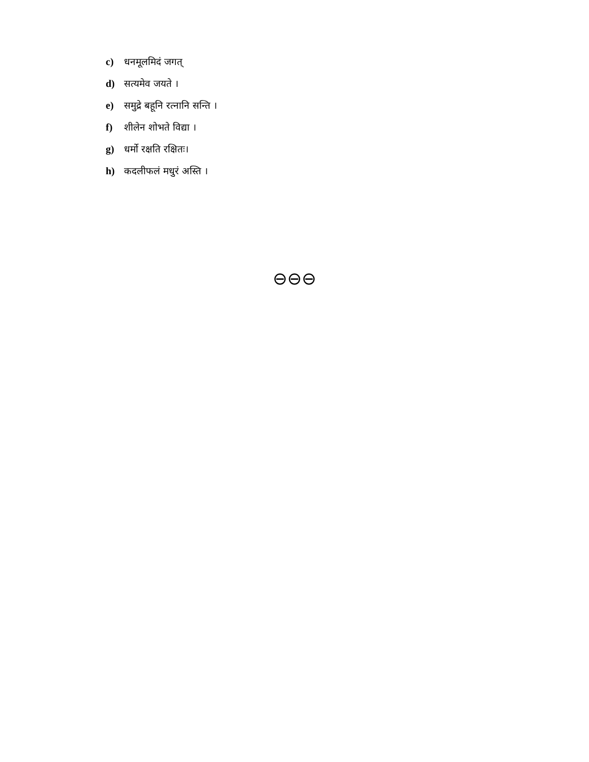c) धनमूलमिदं जगत्
d) सत्यमेव जयते ।
e) समुद्रे बहूनि रत्नानि सन्ति ।
f) शीलेन शोभते विद्या ।
g) धर्मो रक्षति रक्षितः।
h) कदलीफलं मधुरं अस्ति ।
⊖⊖⊖